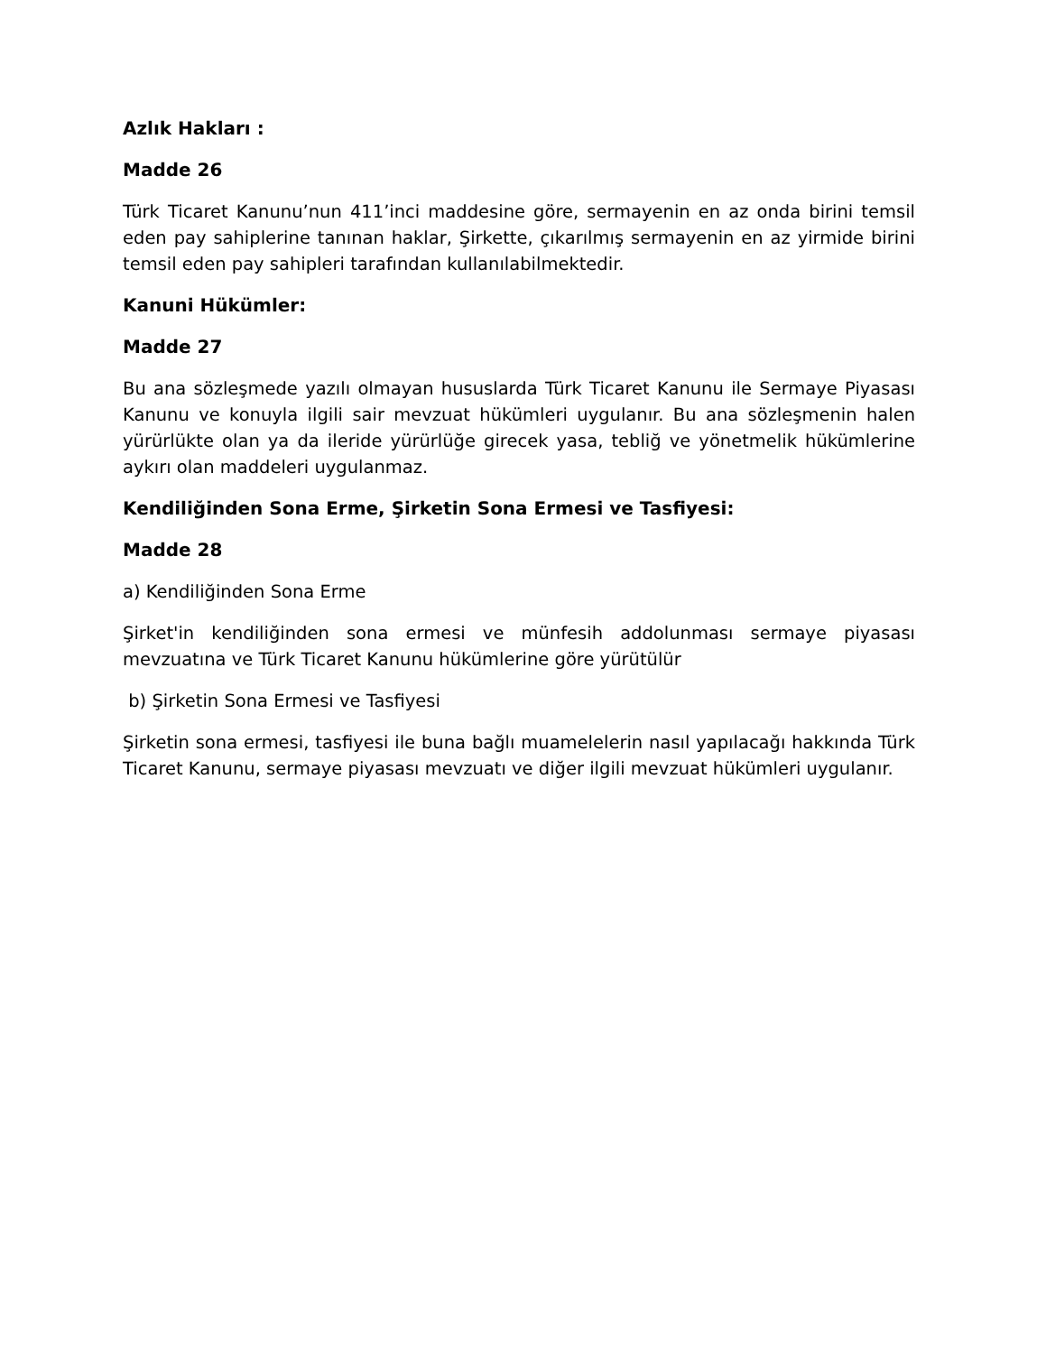Azlık Hakları :
Madde 26
Türk Ticaret Kanunu’nun 411’inci maddesine göre, sermayenin en az onda birini temsil eden pay sahiplerine tanınan haklar, Şirkette, çıkarılmış sermayenin en az yirmide birini temsil eden pay sahipleri tarafından kullanılabilmektedir.
Kanuni Hükümler:
Madde 27
Bu ana sözleşmede yazılı olmayan hususlarda Türk Ticaret Kanunu ile Sermaye Piyasası Kanunu ve konuyla ilgili sair mevzuat hükümleri uygulanır. Bu ana sözleşmenin halen yürürlükte olan ya da ileride yürürlüğe girecek yasa, tebliğ ve yönetmelik hükümlerine aykırı olan maddeleri uygulanmaz.
Kendiliğinden Sona Erme, Şirketin Sona Ermesi ve Tasfiyesi:
Madde 28
a) Kendiliğinden Sona Erme
Şirket'in kendiliğinden sona ermesi ve münfesih addolunması sermaye piyasası mevzuatına ve Türk Ticaret Kanunu hükümlerine göre yürütülür
b) Şirketin Sona Ermesi ve Tasfiyesi
Şirketin sona ermesi, tasfiyesi ile buna bağlı muamelelerin nasıl yapılacağı hakkında Türk Ticaret Kanunu, sermaye piyasası mevzuatı ve diğer ilgili mevzuat hükümleri uygulanır.